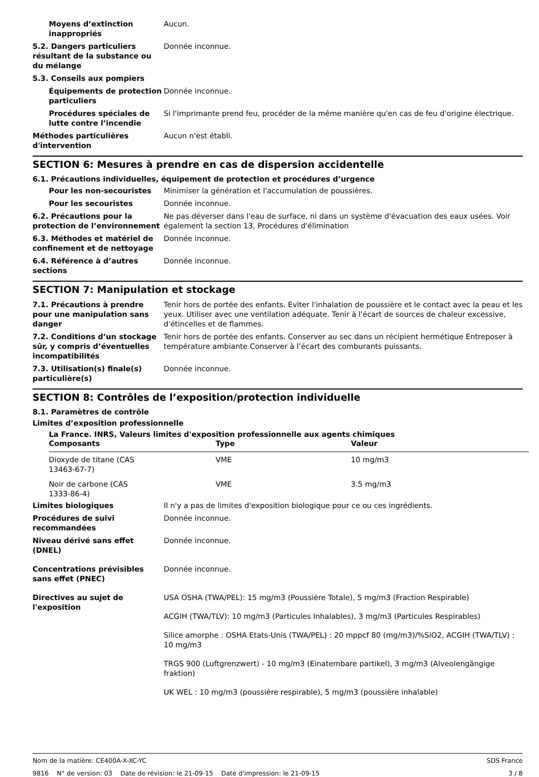Moyens d’extinction inappropriés
Aucun.
5.2. Dangers particuliers résultant de la substance ou du mélange
Donnée inconnue.
5.3. Conseils aux pompiers
Équipements de protection particuliers
Donnée inconnue.
Procédures spéciales de lutte contre l’incendie
Si l'imprimante prend feu, procéder de la même manière qu'en cas de feu d'origine électrique.
Méthodes particulières d'intervention
Aucun n'est établi.
SECTION 6: Mesures à prendre en cas de dispersion accidentelle
6.1. Précautions individuelles, équipement de protection et procédures d’urgence
Pour les non-secouristes Minimiser la génération et l'accumulation de poussières.
Pour les secouristes Donnée inconnue.
6.2. Précautions pour la protection de l’environnement
Ne pas déverser dans l'eau de surface, ni dans un système d'évacuation des eaux usées. Voir également la section 13, Procédures d'élimination
6.3. Méthodes et matériel de confinement et de nettoyage
Donnée inconnue.
6.4. Référence à d’autres sections
Donnée inconnue.
SECTION 7: Manipulation et stockage
7.1. Précautions à prendre pour une manipulation sans danger
Tenir hors de portée des enfants. Eviter l'inhalation de poussière et le contact avec la peau et les yeux. Utiliser avec une ventilation adéquate. Tenir à l'écart de sources de chaleur excessive, d'étincelles et de flammes.
7.2. Conditions d’un stockage sûr, y compris d’éventuelles incompatibilités
Tenir hors de portée des enfants. Conserver au sec dans un récipient hermétique Entreposer à température ambiante Conserver à l’écart des comburants puissants.
7.3. Utilisation(s) finale(s) particulière(s)
Donnée inconnue.
SECTION 8: Contrôles de l’exposition/protection individuelle
8.1. Paramètres de contrôle
Limites d’exposition professionnelle
La France. INRS, Valeurs limites d'exposition professionnelle aux agents chimiques
| Composants | Type | Valeur |
| --- | --- | --- |
| Dioxyde de titane (CAS 13463-67-7) | VME | 10 mg/m3 |
| Noir de carbone (CAS 1333-86-4) | VME | 3.5 mg/m3 |
Limites biologiques Il n'y a pas de limites d'exposition biologique pour ce ou ces ingrédients.
Procédures de suivi recommandées
Donnée inconnue.
Niveau dérivé sans effet (DNEL)
Donnée inconnue.
Concentrations prévisibles sans effet (PNEC)
Donnée inconnue.
Directives au sujet de l'exposition
USA OSHA (TWA/PEL): 15 mg/m3 (Poussière Totale), 5 mg/m3 (Fraction Respirable)
ACGIH (TWA/TLV): 10 mg/m3 (Particules Inhalables), 3 mg/m3 (Particules Respirables)
Silice amorphe : OSHA Etats-Unis (TWA/PEL) : 20 mppcf 80 (mg/m3)/%SiO2, ACGIH (TWA/TLV) : 10 mg/m3
TRGS 900 (Luftgrenzwert) - 10 mg/m3 (Einatembare partikel), 3 mg/m3 (Alveolengängige fraktion)
UK WEL : 10 mg/m3 (poussière respirable), 5 mg/m3 (poussière inhalable)
Nom de la matière: CE400A-X-XC-YC SDS France
9816 N° de version: 03 Date de révision: le 21-09-15 Date d'impression: le 21-09-15 3 / 8